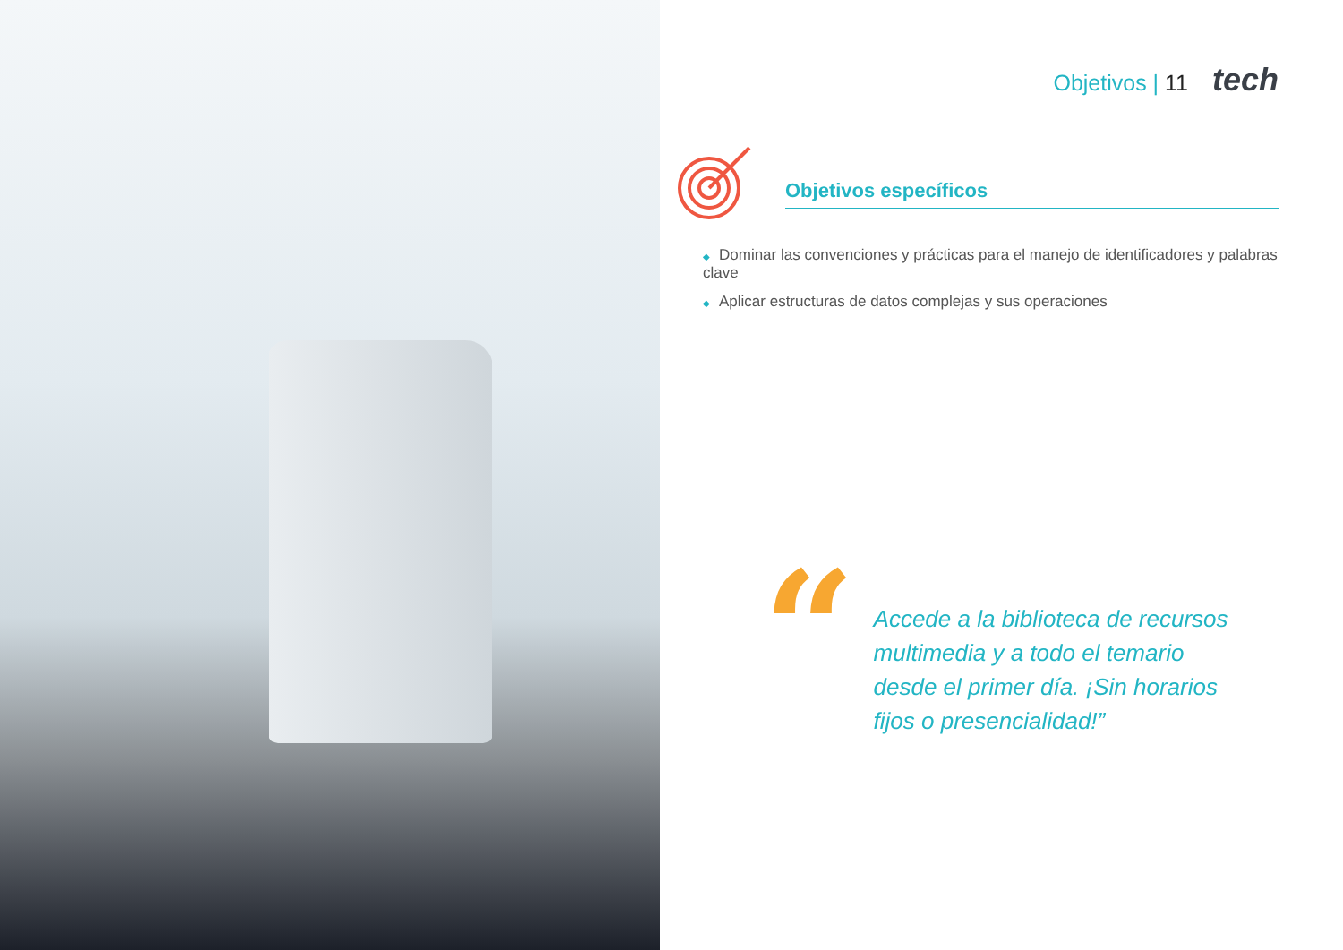Objetivos | 11 tech
Objetivos específicos
◆ Dominar las convenciones y prácticas para el manejo de identificadores y palabras clave
◆ Aplicar estructuras de datos complejas y sus operaciones
“
Accede a la biblioteca de recursos multimedia y a todo el temario desde el primer día. ¡Sin horarios fijos o presencialidad!”